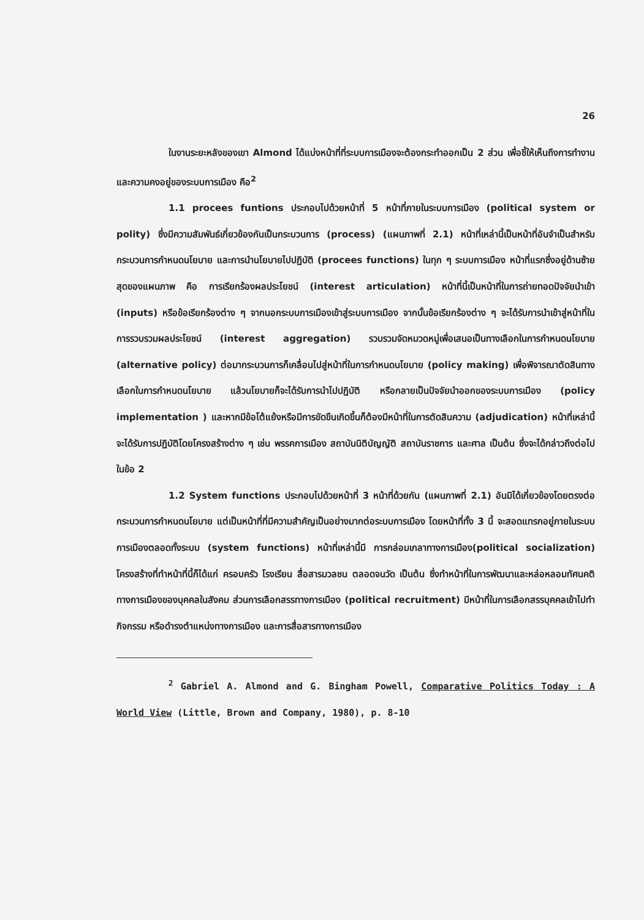26
ในงานระยะหลังของเขา Almond ได้แบ่งหน้าที่ที่ระบบการเมืองจะต้องกระทำออกเป็น 2 ส่วน เพื่อชี้ให้เห็นถึงการทำงานและความคงอยู่ของระบบการเมือง คือ<sup>2</sup>
1.1 procees funtions ประกอบไปด้วยหน้าที่ 5 หน้าที่ภายในระบบการเมือง (political system or polity) ซึ่งมีความสัมพันธ์เกี่ยวข้องกันเป็นกระบวนการ (process) (แผนภาพที่ 2.1) หน้าที่เหล่านี้เป็นหน้าที่อันจำเป็นสำหรับกระบวนการกำหนดนโยบาย และการนำนโยบายไปปฏิบัติ (procees functions) ในทุก ๆ ระบบการเมือง หน้าที่แรกซึ่งอยู่ด้านซ้ายสุดของแผนภาพ คือ การเรียกร้องผลประโยชน์ (interest articulation) หน้าที่นี้เป็นหน้าที่ในการถ่ายทอดปัจจัยนำเข้า (inputs) หรือข้อเรียกร้องต่าง ๆ จากนอกระบบการเมืองเข้าสู่ระบบการเมือง จากนั้นข้อเรียกร้องต่าง ๆ จะได้รับการนำเข้าสู่หน้าที่ในการรวบรวมผลประโยชน์ (interest aggregation) รวบรวมจัดหมวดหมู่เพื่อเสนอเป็นทางเลือกในการกำหนดนโยบาย (alternative policy) ต่อมากระบวนการก็เคลื่อนไปสู่หน้าที่ในการกำหนดนโยบาย (policy making) เพื่อพิจารณาตัดสินทางเลือกในการกำหนดนโยบาย แล้วนโยบายก็จะได้รับการนำไปปฏิบัติ หรือกลายเป็นปัจจัยนำออกของระบบการเมือง (policy implementation ) และหากมีข้อโต้แย้งหรือมีการขัดขืนเกิดขึ้นก็ต้องมีหน้าที่ในการตัดสินความ (adjudication) หน้าที่เหล่านี้จะได้รับการปฏิบัติโดยโครงสร้างต่าง ๆ เช่น พรรคการเมือง สถาบันนิติบัญญัติ สถาบันราชการ และศาล เป็นต้น ซึ่งจะได้กล่าวถึงต่อไปในข้อ 2
1.2 System functions ประกอบไปด้วยหน้าที่ 3 หน้าที่ด้วยกัน (แผนภาพที่ 2.1) อันมิได้เกี่ยวข้องโดยตรงต่อกระบวนการกำหนดนโยบาย แต่เป็นหน้าที่ที่มีความสำคัญเป็นอย่างมากต่อระบบการเมือง โดยหน้าที่ทั้ง 3 นี้ จะสอดแทรกอยู่ภายในระบบการเมืองตลอดทั้งระบบ (system functions) หน้าที่เหล่านี้มี การกล่อมเกลาทางการเมือง(political socialization) โครงสร้างที่ทำหน้าที่นี้ก็ได้แก่ ครอบครัว โรงเรียน สื่อสารมวลชน ตลอดจนวัด เป็นต้น ซึ่งทำหน้าที่ในการพัฒนาและหล่อหลอมทัศนคติทางการเมืองของบุคคลในสังคม ส่วนการเลือกสรรทางการเมือง (political recruitment) มีหน้าที่ในการเลือกสรรบุคคลเข้าไปทำกิจกรรม หรือดำรงตำแหน่งทางการเมือง และการสื่อสารทางการเมือง
<sup>2</sup> Gabriel A. Almond and G. Bingham Powell, Comparative Politics Today : A World View (Little, Brown and Company, 1980), p. 8-10